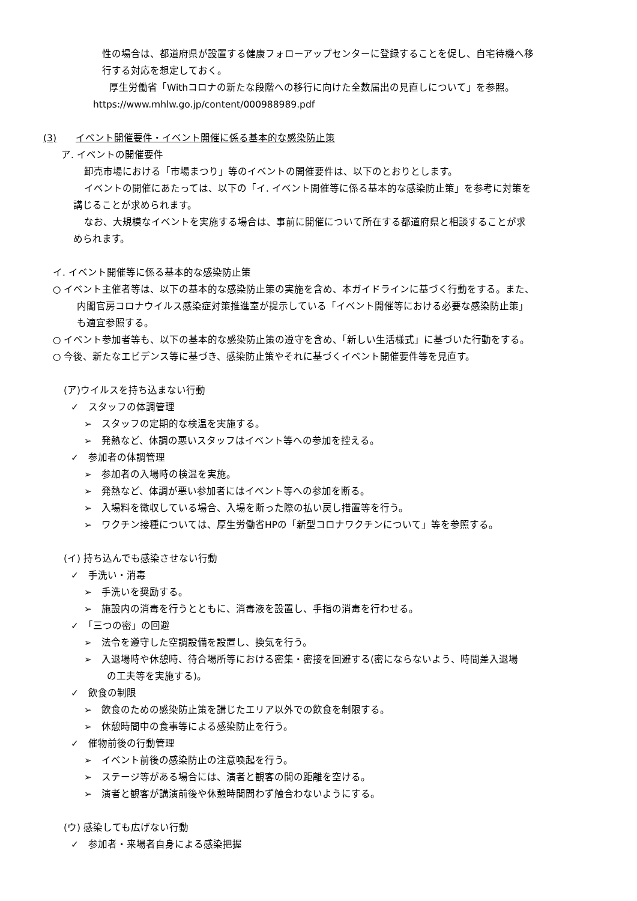性の場合は、都道府県が設置する健康フォローアップセンターに登録することを促し、自宅待機へ移
行する対応を想定しておく。
厚生労働省「Withコロナの新たな段階への移行に向けた全数届出の見直しについて」を参照。
https://www.mhlw.go.jp/content/000988989.pdf
(3)　　イベント開催要件・イベント開催に係る基本的な感染防止策
ア. イベントの開催要件
卸売市場における「市場まつり」等のイベントの開催要件は、以下のとおりとします。
イベントの開催にあたっては、以下の「イ. イベント開催等に係る基本的な感染防止策」を参考に対策を
講じることが求められます。
なお、大規模なイベントを実施する場合は、事前に開催について所在する都道府県と相談することが求
められます。
イ. イベント開催等に係る基本的な感染防止策
○ イベント主催者等は、以下の基本的な感染防止策の実施を含め、本ガイドラインに基づく行動をする。また、
内閣官房コロナウイルス感染症対策推進室が提示している「イベント開催等における必要な感染防止策」
も適宜参照する。
○ イベント参加者等も、以下の基本的な感染防止策の遵守を含め、「新しい生活様式」に基づいた行動をする。
○ 今後、新たなエビデンス等に基づき、感染防止策やそれに基づくイベント開催要件等を見直す。
(ア)ウイルスを持ち込まない行動
✓　スタッフの体調管理
➢　スタッフの定期的な検温を実施する。
➢　発熱など、体調の悪いスタッフはイベント等への参加を控える。
✓　参加者の体調管理
➢　参加者の入場時の検温を実施。
➢　発熱など、体調が悪い参加者にはイベント等への参加を断る。
➢　入場料を徴収している場合、入場を断った際の払い戻し措置等を行う。
➢　ワクチン接種については、厚生労働省HPの「新型コロナワクチンについて」等を参照する。
(イ) 持ち込んでも感染させない行動
✓　手洗い・消毒
➢　手洗いを奨励する。
➢　施設内の消毒を行うとともに、消毒液を設置し、手指の消毒を行わせる。
✓　「三つの密」の回避
➢　法令を遵守した空調設備を設置し、換気を行う。
➢　入退場時や休憩時、待合場所等における密集・密接を回避する(密にならないよう、時間差入退場
の工夫等を実施する)。
✓　飲食の制限
➢　飲食のための感染防止策を講じたエリア以外での飲食を制限する。
➢　休憩時間中の食事等による感染防止を行う。
✓　催物前後の行動管理
➢　イベント前後の感染防止の注意喚起を行う。
➢　ステージ等がある場合には、演者と観客の間の距離を空ける。
➢　演者と観客が講演前後や休憩時間問わず触合わないようにする。
(ウ) 感染しても広げない行動
✓　参加者・来場者自身による感染把握